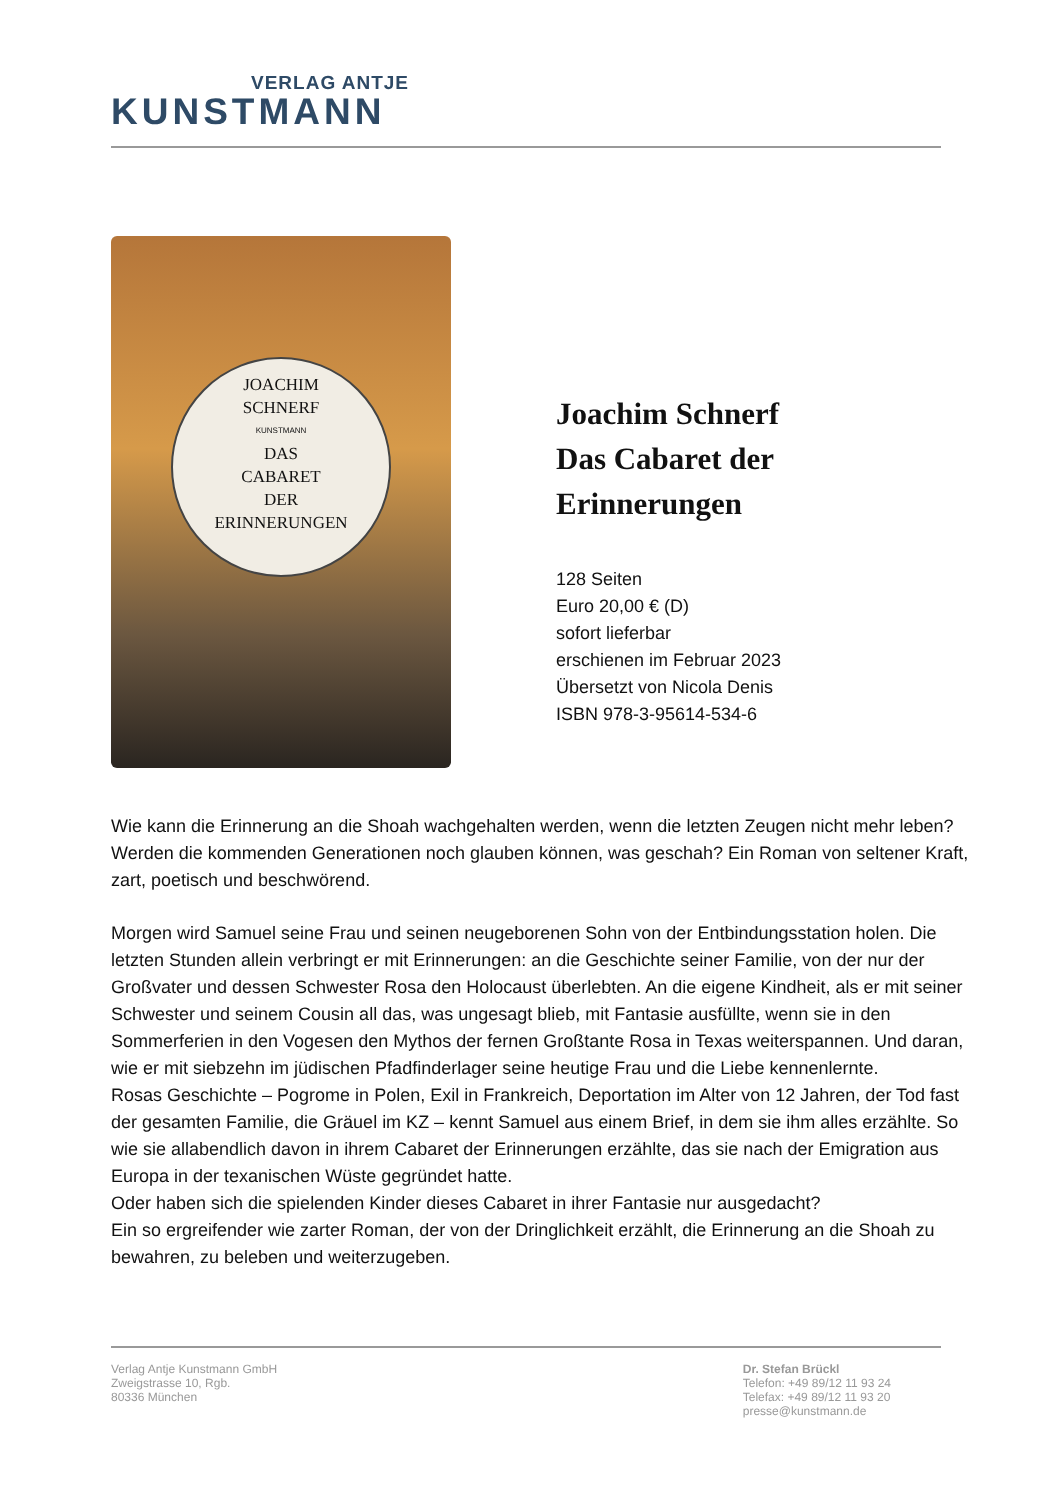VERLAG ANTJE
KUNSTMANN
JOACHIM
SCHNERF
KUNSTMANN
DAS
CABARET
DER
ERINNERUNGEN
Joachim Schnerf
Das Cabaret der Erinnerungen
128 Seiten
Euro 20,00 € (D)
sofort lieferbar
erschienen im Februar 2023
Übersetzt von Nicola Denis
ISBN 978-3-95614-534-6
Wie kann die Erinnerung an die Shoah wachgehalten werden, wenn die letzten Zeugen nicht mehr leben? Werden die kommenden Generationen noch glauben können, was geschah? Ein Roman von seltener Kraft, zart, poetisch und beschwörend.
Morgen wird Samuel seine Frau und seinen neugeborenen Sohn von der Entbindungsstation holen. Die letzten Stunden allein verbringt er mit Erinnerungen: an die Geschichte seiner Familie, von der nur der Großvater und dessen Schwester Rosa den Holocaust überlebten. An die eigene Kindheit, als er mit seiner Schwester und seinem Cousin all das, was ungesagt blieb, mit Fantasie ausfüllte, wenn sie in den Sommerferien in den Vogesen den Mythos der fernen Großtante Rosa in Texas weiterspannen. Und daran, wie er mit siebzehn im jüdischen Pfadfinderlager seine heutige Frau und die Liebe kennenlernte.
Rosas Geschichte – Pogrome in Polen, Exil in Frankreich, Deportation im Alter von 12 Jahren, der Tod fast der gesamten Familie, die Gräuel im KZ – kennt Samuel aus einem Brief, in dem sie ihm alles erzählte. So wie sie allabendlich davon in ihrem Cabaret der Erinnerungen erzählte, das sie nach der Emigration aus Europa in der texanischen Wüste gegründet hatte.
Oder haben sich die spielenden Kinder dieses Cabaret in ihrer Fantasie nur ausgedacht?
Ein so ergreifender wie zarter Roman, der von der Dringlichkeit erzählt, die Erinnerung an die Shoah zu bewahren, zu beleben und weiterzugeben.
Verlag Antje Kunstmann GmbH
Zweigstrasse 10, Rgb.
80336 München
Dr. Stefan Brückl
Telefon: +49 89/12 11 93 24
Telefax: +49 89/12 11 93 20
presse@kunstmann.de